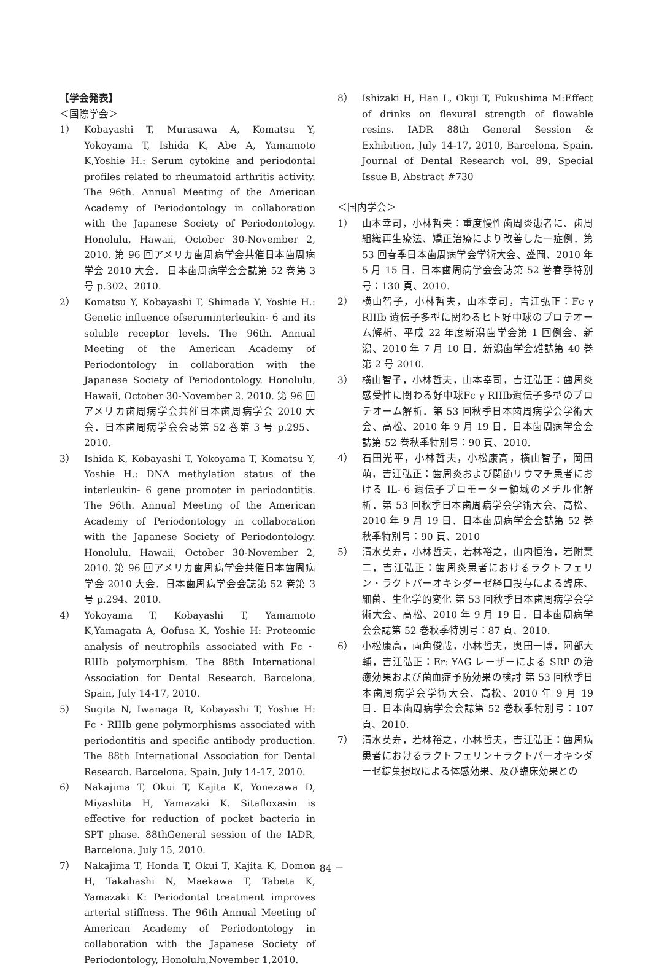【学会発表】
＜国際学会＞
1） Kobayashi T, Murasawa A, Komatsu Y, Yokoyama T, Ishida K, Abe A, Yamamoto K,Yoshie H.: Serum cytokine and periodontal profiles related to rheumatoid arthritis activity. The 96th. Annual Meeting of the American Academy of Periodontology in collaboration with the Japanese Society of Periodontology. Honolulu, Hawaii, October 30-November 2, 2010. 第 96 回アメリカ歯周病学会共催日本歯周病学会 2010 大会． 日本歯周病学会会誌第 52 巻第 3 号 p.302、2010.
2） Komatsu Y, Kobayashi T, Shimada Y, Yoshie H.: Genetic influence ofseruminterleukin- 6 and its soluble receptor levels. The 96th. Annual Meeting of the American Academy of Periodontology in collaboration with the Japanese Society of Periodontology. Honolulu, Hawaii, October 30-November 2, 2010. 第 96 回アメリカ歯周病学会共催日本歯周病学会 2010 大会．日本歯周病学会会誌第 52 巻第 3 号 p.295、2010.
3） Ishida K, Kobayashi T, Yokoyama T, Komatsu Y, Yoshie H.: DNA methylation status of the interleukin- 6 gene promoter in periodontitis. The 96th. Annual Meeting of the American Academy of Periodontology in collaboration with the Japanese Society of Periodontology. Honolulu, Hawaii, October 30-November 2, 2010. 第 96 回アメリカ歯周病学会共催日本歯周病学会 2010 大会．日本歯周病学会会誌第 52 巻第 3 号 p.294、2010.
4） Yokoyama T, Kobayashi T, Yamamoto K,Yamagata A, Oofusa K, Yoshie H: Proteomic analysis of neutrophils associated with Fc・RIIIb polymorphism. The 88th International Association for Dental Research. Barcelona, Spain, July 14-17, 2010.
5） Sugita N, Iwanaga R, Kobayashi T, Yoshie H: Fc・RIIIb gene polymorphisms associated with periodontitis and specific antibody production. The 88th International Association for Dental Research. Barcelona, Spain, July 14-17, 2010.
6） Nakajima T, Okui T, Kajita K, Yonezawa D, Miyashita H, Yamazaki K. Sitafloxasin is effective for reduction of pocket bacteria in SPT phase. 88thGeneral session of the IADR, Barcelona, July 15, 2010.
7） Nakajima T, Honda T, Okui T, Kajita K, Domon H, Takahashi N, Maekawa T, Tabeta K, Yamazaki K: Periodontal treatment improves arterial stiffness. The 96th Annual Meeting of American Academy of Periodontology in collaboration with the Japanese Society of Periodontology, Honolulu,November 1,2010.
8） Ishizaki H, Han L, Okiji T, Fukushima M:Effect of drinks on flexural strength of flowable resins. IADR 88th General Session & Exhibition, July 14-17, 2010, Barcelona, Spain, Journal of Dental Research vol. 89, Special Issue B, Abstract #730
＜国内学会＞
1） 山本幸司，小林哲夫：重度慢性歯周炎患者に、歯周組織再生療法、矯正治療により改善した一症例．第 53 回春季日本歯周病学会学術大会、盛岡、2010 年 5 月 15 日．日本歯周病学会会誌第 52 巻春季特別号：130 頁、2010.
2） 横山智子，小林哲夫，山本幸司，吉江弘正：Fc γ RIIIb 遺伝子多型に関わるヒト好中球のプロテオーム解析、平成 22 年度新潟歯学会第 1 回例会、新潟、2010 年 7 月 10 日．新潟歯学会雑誌第 40 巻第 2 号 2010.
3） 横山智子，小林哲夫，山本幸司，吉江弘正：歯周炎感受性に関わる好中球Fc γ RIIIb遺伝子多型のプロテオーム解析．第 53 回秋季日本歯周病学会学術大会、高松、2010 年 9 月 19 日．日本歯周病学会会誌第 52 巻秋季特別号：90 頁、2010.
4） 石田光平，小林哲夫，小松康高，横山智子，岡田萌，吉江弘正：歯周炎および関節リウマチ患者における IL- 6 遺伝子プロモーター領域のメチル化解析．第 53 回秋季日本歯周病学会学術大会、高松、2010 年 9 月 19 日．日本歯周病学会会誌第 52 巻秋季特別号：90 頁、2010
5） 清水英寿，小林哲夫，若林裕之，山内恒治，岩附慧二，吉江弘正：歯周炎患者におけるラクトフェリン・ラクトパーオキシダーゼ経口投与による臨床、細菌、生化学的変化 第 53 回秋季日本歯周病学会学術大会、高松、2010 年 9 月 19 日．日本歯周病学会会誌第 52 巻秋季特別号：87 頁、2010.
6） 小松康高，両角俊哉，小林哲夫，奥田一博，阿部大輔，吉江弘正：Er: YAG レーザーによる SRP の治癒効果および菌血症予防効果の検討 第 53 回秋季日本歯周病学会学術大会、高松、2010 年 9 月 19 日．日本歯周病学会会誌第 52 巻秋季特別号：107 頁、2010.
7） 清水英寿，若林裕之，小林哲夫，吉江弘正：歯周病患者におけるラクトフェリン＋ラクトパーオキシダーゼ錠菓摂取による体感効果、及び臨床効果との
－ 84 －